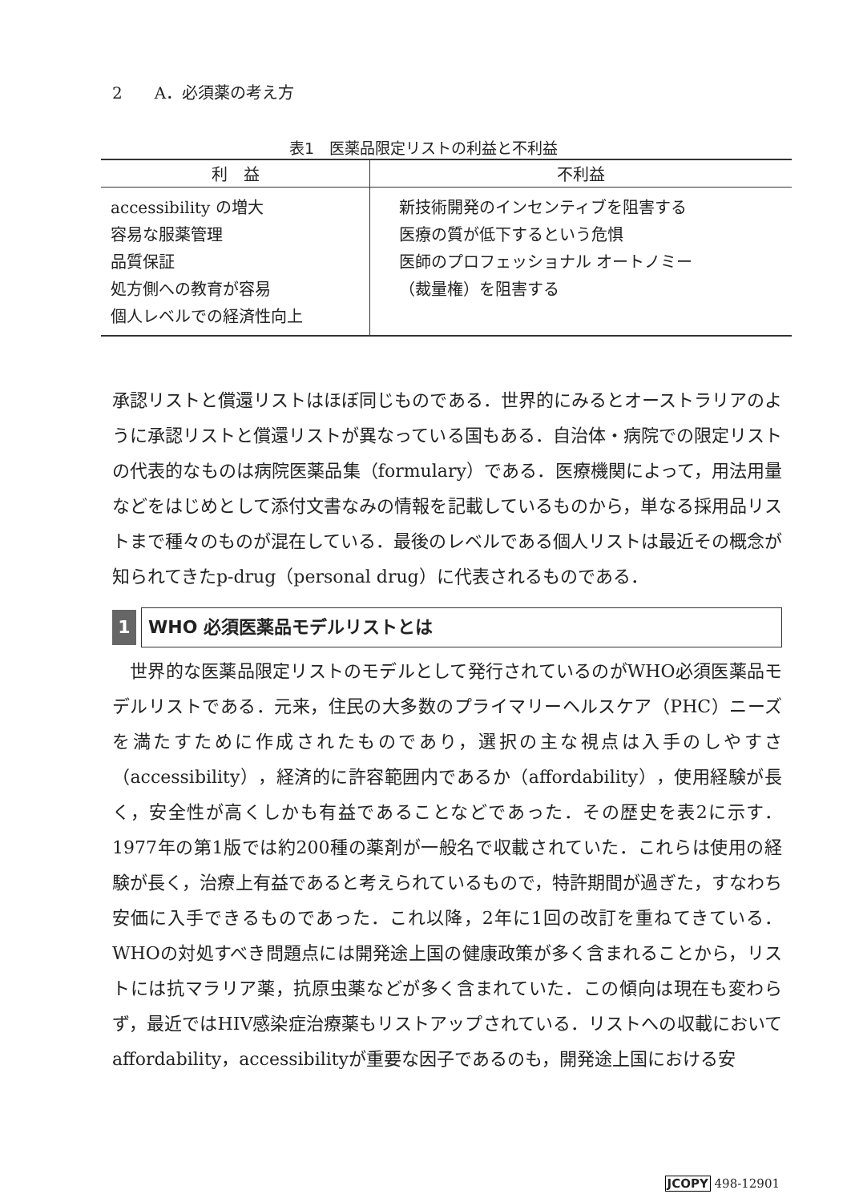2　　A．必須薬の考え方
表1　医薬品限定リストの利益と不利益
| 利 益 | 不利益 |
| --- | --- |
| accessibility の増大 容易な服薬管理 品質保証 処方側への教育が容易 個人レベルでの経済性向上 | 新技術開発のインセンティブを阻害する 医療の質が低下するという危惧 医師のプロフェッショナル オートノミー （裁量権）を阻害する |
承認リストと償還リストはほぼ同じものである．世界的にみるとオーストラリアのように承認リストと償還リストが異なっている国もある．自治体・病院での限定リストの代表的なものは病院医薬品集（formulary）である．医療機関によって，用法用量などをはじめとして添付文書なみの情報を記載しているものから，単なる採用品リストまで種々のものが混在している．最後のレベルである個人リストは最近その概念が知られてきたp-drug（personal drug）に代表されるものである．
1 WHO 必須医薬品モデルリストとは
　世界的な医薬品限定リストのモデルとして発行されているのがWHO必須医薬品モデルリストである．元来，住民の大多数のプライマリーヘルスケア（PHC）ニーズを満たすために作成されたものであり，選択の主な視点は入手のしやすさ（accessibility），経済的に許容範囲内であるか（affordability），使用経験が長く，安全性が高くしかも有益であることなどであった．その歴史を表2に示す．1977年の第1版では約200種の薬剤が一般名で収載されていた．これらは使用の経験が長く，治療上有益であると考えられているもので，特許期間が過ぎた，すなわち安価に入手できるものであった．これ以降，2年に1回の改訂を重ねてきている．WHOの対処すべき問題点には開発途上国の健康政策が多く含まれることから，リストには抗マラリア薬，抗原虫薬などが多く含まれていた．この傾向は現在も変わらず，最近ではHIV感染症治療薬もリストアップされている．リストへの収載においてaffordability，accessibilityが重要な因子であるのも，開発途上国における安
JCOPY 498-12901